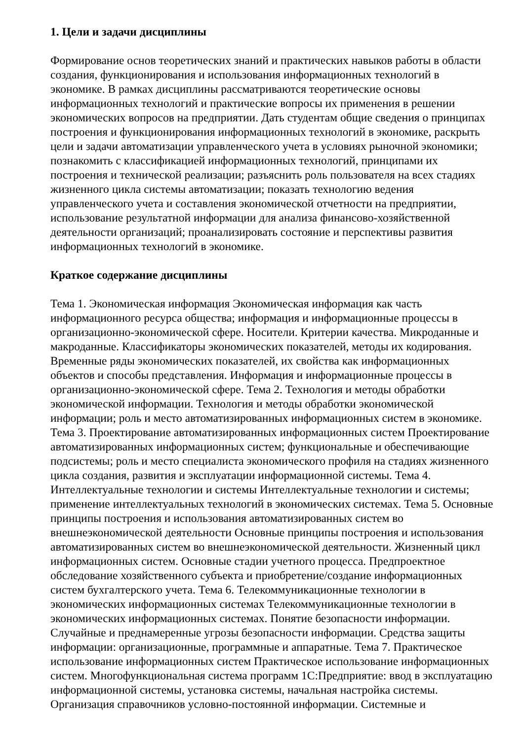1. Цели и задачи дисциплины
Формирование основ теоретических знаний и практических навыков работы в области создания, функционирования и использования информационных технологий в экономике. В рамках дисциплины рассматриваются теоретические основы информационных технологий и практические вопросы их применения в решении экономических вопросов на предприятии. Дать студентам общие сведения о принципах построения и функционирования информационных технологий в экономике, раскрыть цели и задачи автоматизации управленческого учета в условиях рыночной экономики; познакомить с классификацией информационных технологий, принципами их построения и технической реализации; разъяснить роль пользователя на всех стадиях жизненного цикла системы автоматизации; показать технологию ведения управленческого учета и составления экономической отчетности на предприятии, использование результатной информации для анализа финансово-хозяйственной деятельности организаций; проанализировать состояние и перспективы развития информационных технологий в экономике.
Краткое содержание дисциплины
Тема 1. Экономическая информация Экономическая информация как часть информационного ресурса общества; информация и информационные процессы в организационно-экономической сфере. Носители. Критерии качества. Микроданные и макроданные. Классификаторы экономических показателей, методы их кодирования. Временные ряды экономических показателей, их свойства как информационных объектов и способы представления. Информация и информационные процессы в организационно-экономической сфере. Тема 2. Технология и методы обработки экономической информации. Технология и методы обработки экономической информации; роль и место автоматизированных информационных систем в экономике. Тема 3. Проектирование автоматизированных информационных систем Проектирование автоматизированных информационных систем; функциональные и обеспечивающие подсистемы; роль и место специалиста экономического профиля на стадиях жизненного цикла создания, развития и эксплуатации информационной системы. Тема 4. Интеллектуальные технологии и системы Интеллектуальные технологии и системы; применение интеллектуальных технологий в экономических системах. Тема 5. Основные принципы построения и использования автоматизированных систем во внешнеэкономической деятельности Основные принципы построения и использования автоматизированных систем во внешнеэкономической деятельности. Жизненный цикл информационных систем. Основные стадии учетного процесса. Предпроектное обследование хозяйственного субъекта и приобретение/создание информационных систем бухгалтерского учета. Тема 6. Телекоммуникационные технологии в экономических информационных системах Телекоммуникационные технологии в экономических информационных системах. Понятие безопасности информации. Случайные и преднамеренные угрозы безопасности информации. Средства защиты информации: организационные, программные и аппаратные. Тема 7. Практическое использование информационных систем Практическое использование информационных систем. Многофункциональная система программ 1С:Предприятие: ввод в эксплуатацию информационной системы, установка системы, начальная настройка системы. Организация справочников условно-постоянной информации. Системные и